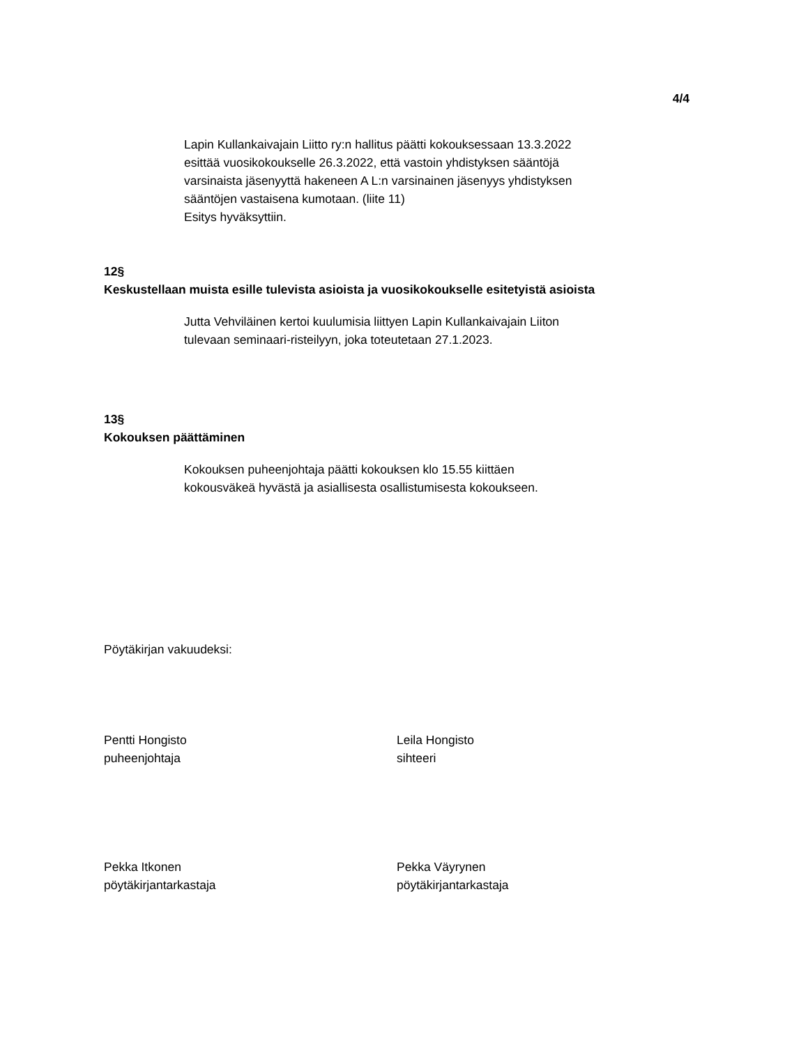4/4
Lapin Kullankaivajain Liitto ry:n hallitus päätti kokouksessaan 13.3.2022
esittää vuosikokoukselle 26.3.2022, että vastoin yhdistyksen sääntöjä
varsinaista jäsenyyttä hakeneen A L:n varsinainen jäsenyys yhdistyksen
sääntöjen vastaisena kumotaan. (liite 11)
Esitys hyväksyttiin.
12§
Keskustellaan muista esille tulevista asioista ja vuosikokoukselle esitetyistä asioista
Jutta Vehviläinen kertoi kuulumisia liittyen Lapin Kullankaivajain Liiton
tulevaan seminaari-risteilyyn, joka toteutetaan 27.1.2023.
13§
Kokouksen päättäminen
Kokouksen puheenjohtaja päätti kokouksen klo 15.55 kiittäen
kokousväkeä hyvästä ja asiallisesta osallistumisesta kokoukseen.
Pöytäkirjan vakuudeksi:
Pentti Hongisto
puheenjohtaja
Leila Hongisto
sihteeri
Pekka Itkonen
pöytäkirjantarkastaja
Pekka Väyrynen
pöytäkirjantarkastaja